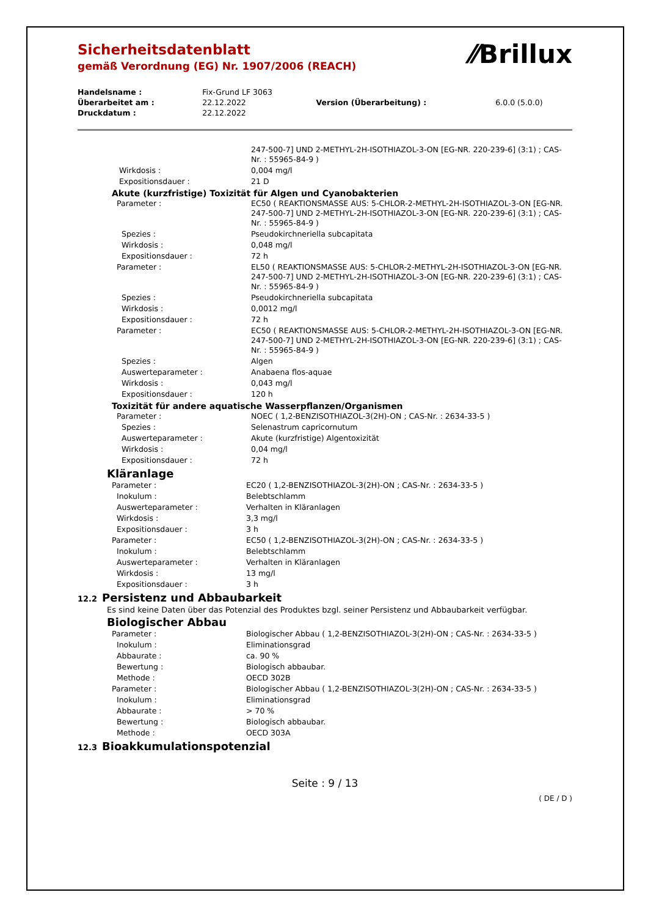⁄⁄Brillux
Sicherheitsdatenblatt
gemäß Verordnung (EG) Nr. 1907/2006 (REACH)
| Handelsname : | Fix-Grund LF 3063 | | |
| Überarbeitet am : | 22.12.2022 | Version (Überarbeitung) : | 6.0.0 (5.0.0) |
| Druckdatum : | 22.12.2022 | | |
| | 247-500-7] UND 2-METHYL-2H-ISOTHIAZOL-3-ON [EG-NR. 220-239-6] (3:1) ; CAS-Nr. : 55965-84-9 ) |
| Wirkdosis : | 0,004 mg/l |
| Expositionsdauer : | 21 D |
Akute (kurzfristige) Toxizität für Algen und Cyanobakterien
| Parameter : | EC50 ( REAKTIONSMASSE AUS: 5-CHLOR-2-METHYL-2H-ISOTHIAZOL-3-ON [EG-NR. 247-500-7] UND 2-METHYL-2H-ISOTHIAZOL-3-ON [EG-NR. 220-239-6] (3:1) ; CAS-Nr. : 55965-84-9 ) |
| Spezies : | Pseudokirchneriella subcapitata |
| Wirkdosis : | 0,048 mg/l |
| Expositionsdauer : | 72 h |
| Parameter : | EL50 ( REAKTIONSMASSE AUS: 5-CHLOR-2-METHYL-2H-ISOTHIAZOL-3-ON [EG-NR. 247-500-7] UND 2-METHYL-2H-ISOTHIAZOL-3-ON [EG-NR. 220-239-6] (3:1) ; CAS-Nr. : 55965-84-9 ) |
| Spezies : | Pseudokirchneriella subcapitata |
| Wirkdosis : | 0,0012 mg/l |
| Expositionsdauer : | 72 h |
| Parameter : | EC50 ( REAKTIONSMASSE AUS: 5-CHLOR-2-METHYL-2H-ISOTHIAZOL-3-ON [EG-NR. 247-500-7] UND 2-METHYL-2H-ISOTHIAZOL-3-ON [EG-NR. 220-239-6] (3:1) ; CAS-Nr. : 55965-84-9 ) |
| Spezies : | Algen |
| Auswerteparameter : | Anabaena flos-aquae |
| Wirkdosis : | 0,043 mg/l |
| Expositionsdauer : | 120 h |
Toxizität für andere aquatische Wasserpflanzen/Organismen
| Parameter : | NOEC ( 1,2-BENZISOTHIAZOL-3(2H)-ON ; CAS-Nr. : 2634-33-5 ) |
| Spezies : | Selenastrum capricornutum |
| Auswerteparameter : | Akute (kurzfristige) Algentoxizität |
| Wirkdosis : | 0,04 mg/l |
| Expositionsdauer : | 72 h |
Kläranlage
| Parameter : | EC20 ( 1,2-BENZISOTHIAZOL-3(2H)-ON ; CAS-Nr. : 2634-33-5 ) |
| Inokulum : | Belebtschlamm |
| Auswerteparameter : | Verhalten in Kläranlagen |
| Wirkdosis : | 3,3 mg/l |
| Expositionsdauer : | 3 h |
| Parameter : | EC50 ( 1,2-BENZISOTHIAZOL-3(2H)-ON ; CAS-Nr. : 2634-33-5 ) |
| Inokulum : | Belebtschlamm |
| Auswerteparameter : | Verhalten in Kläranlagen |
| Wirkdosis : | 13 mg/l |
| Expositionsdauer : | 3 h |
12.2 Persistenz und Abbaubarkeit
Es sind keine Daten über das Potenzial des Produktes bzgl. seiner Persistenz und Abbaubarkeit verfügbar.
Biologischer Abbau
| Parameter : | Biologischer Abbau ( 1,2-BENZISOTHIAZOL-3(2H)-ON ; CAS-Nr. : 2634-33-5 ) |
| Inokulum : | Eliminationsgrad |
| Abbaurate : | ca. 90 % |
| Bewertung : | Biologisch abbaubar. |
| Methode : | OECD 302B |
| Parameter : | Biologischer Abbau ( 1,2-BENZISOTHIAZOL-3(2H)-ON ; CAS-Nr. : 2634-33-5 ) |
| Inokulum : | Eliminationsgrad |
| Abbaurate : | > 70 % |
| Bewertung : | Biologisch abbaubar. |
| Methode : | OECD 303A |
12.3 Bioakkumulationspotenzial
Seite : 9 / 13
( DE / D )